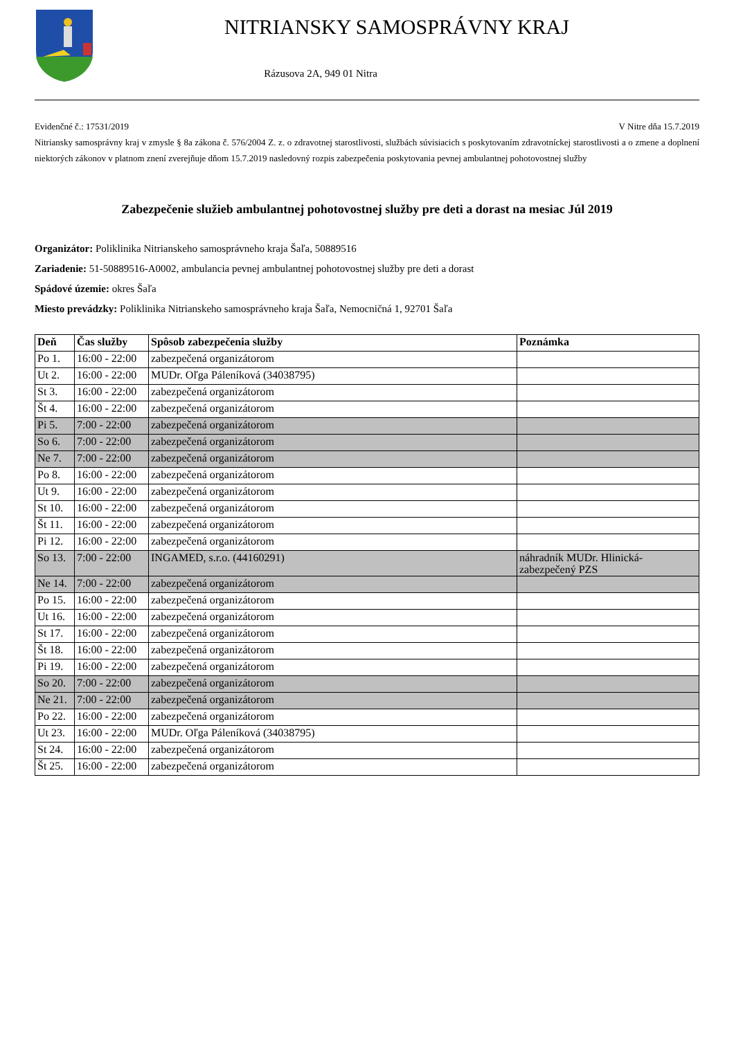NITRIANSKY SAMOSPRÁVNY KRAJ
Rázusova 2A, 949 01 Nitra
Evidenčné č.: 17531/2019 V Nitre dňa 15.7.2019
Nitriansky samosprávny kraj v zmysle § 8a zákona č. 576/2004 Z. z. o zdravotnej starostlivosti, službách súvisiacich s poskytovaním zdravotníckej starostlivosti a o zmene a doplnení niektorých zákonov v platnom znení zverejňuje dňom 15.7.2019 nasledovný rozpis zabezpečenia poskytovania pevnej ambulantnej pohotovostnej služby
Zabezpečenie služieb ambulantnej pohotovostnej služby pre deti a dorast na mesiac Júl 2019
Organizátor: Poliklinika Nitrianskeho samosprávneho kraja Šaľa, 50889516
Zariadenie: 51-50889516-A0002, ambulancia pevnej ambulantnej pohotovostnej služby pre deti a dorast
Spádové územie: okres Šaľa
Miesto prevádzky: Poliklinika Nitrianskeho samosprávneho kraja Šaľa, Nemocničná 1, 92701 Šaľa
| Deň | Čas služby | Spôsob zabezpečenia služby | Poznámka |
| --- | --- | --- | --- |
| Po 1. | 16:00 - 22:00 | zabezpečená organizátorom | |
| Ut 2. | 16:00 - 22:00 | MUDr. Oľga Páleníková (34038795) | |
| St 3. | 16:00 - 22:00 | zabezpečená organizátorom | |
| Št 4. | 16:00 - 22:00 | zabezpečená organizátorom | |
| Pi 5. | 7:00 - 22:00 | zabezpečená organizátorom | |
| So 6. | 7:00 - 22:00 | zabezpečená organizátorom | |
| Ne 7. | 7:00 - 22:00 | zabezpečená organizátorom | |
| Po 8. | 16:00 - 22:00 | zabezpečená organizátorom | |
| Ut 9. | 16:00 - 22:00 | zabezpečená organizátorom | |
| St 10. | 16:00 - 22:00 | zabezpečená organizátorom | |
| Št 11. | 16:00 - 22:00 | zabezpečená organizátorom | |
| Pi 12. | 16:00 - 22:00 | zabezpečená organizátorom | |
| So 13. | 7:00 - 22:00 | INGAMED, s.r.o. (44160291) | náhradník MUDr. Hlinická- zabezpečený PZS |
| Ne 14. | 7:00 - 22:00 | zabezpečená organizátorom | |
| Po 15. | 16:00 - 22:00 | zabezpečená organizátorom | |
| Ut 16. | 16:00 - 22:00 | zabezpečená organizátorom | |
| St 17. | 16:00 - 22:00 | zabezpečená organizátorom | |
| Št 18. | 16:00 - 22:00 | zabezpečená organizátorom | |
| Pi 19. | 16:00 - 22:00 | zabezpečená organizátorom | |
| So 20. | 7:00 - 22:00 | zabezpečená organizátorom | |
| Ne 21. | 7:00 - 22:00 | zabezpečená organizátorom | |
| Po 22. | 16:00 - 22:00 | zabezpečená organizátorom | |
| Ut 23. | 16:00 - 22:00 | MUDr. Oľga Páleníková (34038795) | |
| St 24. | 16:00 - 22:00 | zabezpečená organizátorom | |
| Št 25. | 16:00 - 22:00 | zabezpečená organizátorom | |